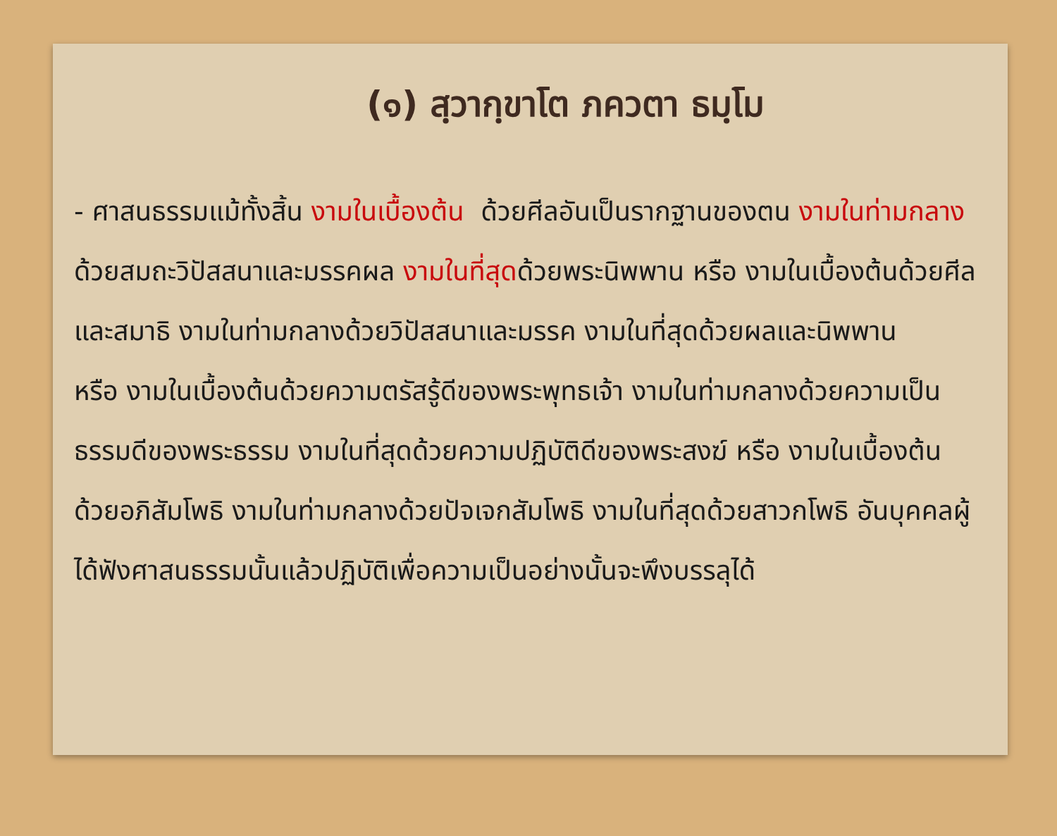(๑) สฺวากฺขาโต ภควตา ธมฺโม
- ศาสนธรรมแม้ทั้งสิ้น งามในเบื้องต้น ด้วยศีลอันเป็นรากฐานของตน งามในท่ามกลางด้วยสมถะวิปัสสนาและมรรคผล งามในที่สุดด้วยพระนิพพาน หรือ งามในเบื้องต้นด้วยศีลและสมาธิ งามในท่ามกลางด้วยวิปัสสนาและมรรค งามในที่สุดด้วยผลและนิพพาน
หรือ งามในเบื้องต้นด้วยความตรัสรู้ดีของพระพุทธเจ้า งามในท่ามกลางด้วยความเป็นธรรมดีของพระธรรม งามในที่สุดด้วยความปฏิบัติดีของพระสงฆ์ หรือ งามในเบื้องต้นด้วยอภิสัมโพธิ งามในท่ามกลางด้วยปัจเจกสัมโพธิ งามในที่สุดด้วยสาวกโพธิ อันบุคคลผู้ได้ฟังศาสนธรรมนั้นแล้วปฏิบัติเพื่อความเป็นอย่างนั้นจะพึงบรรลุได้